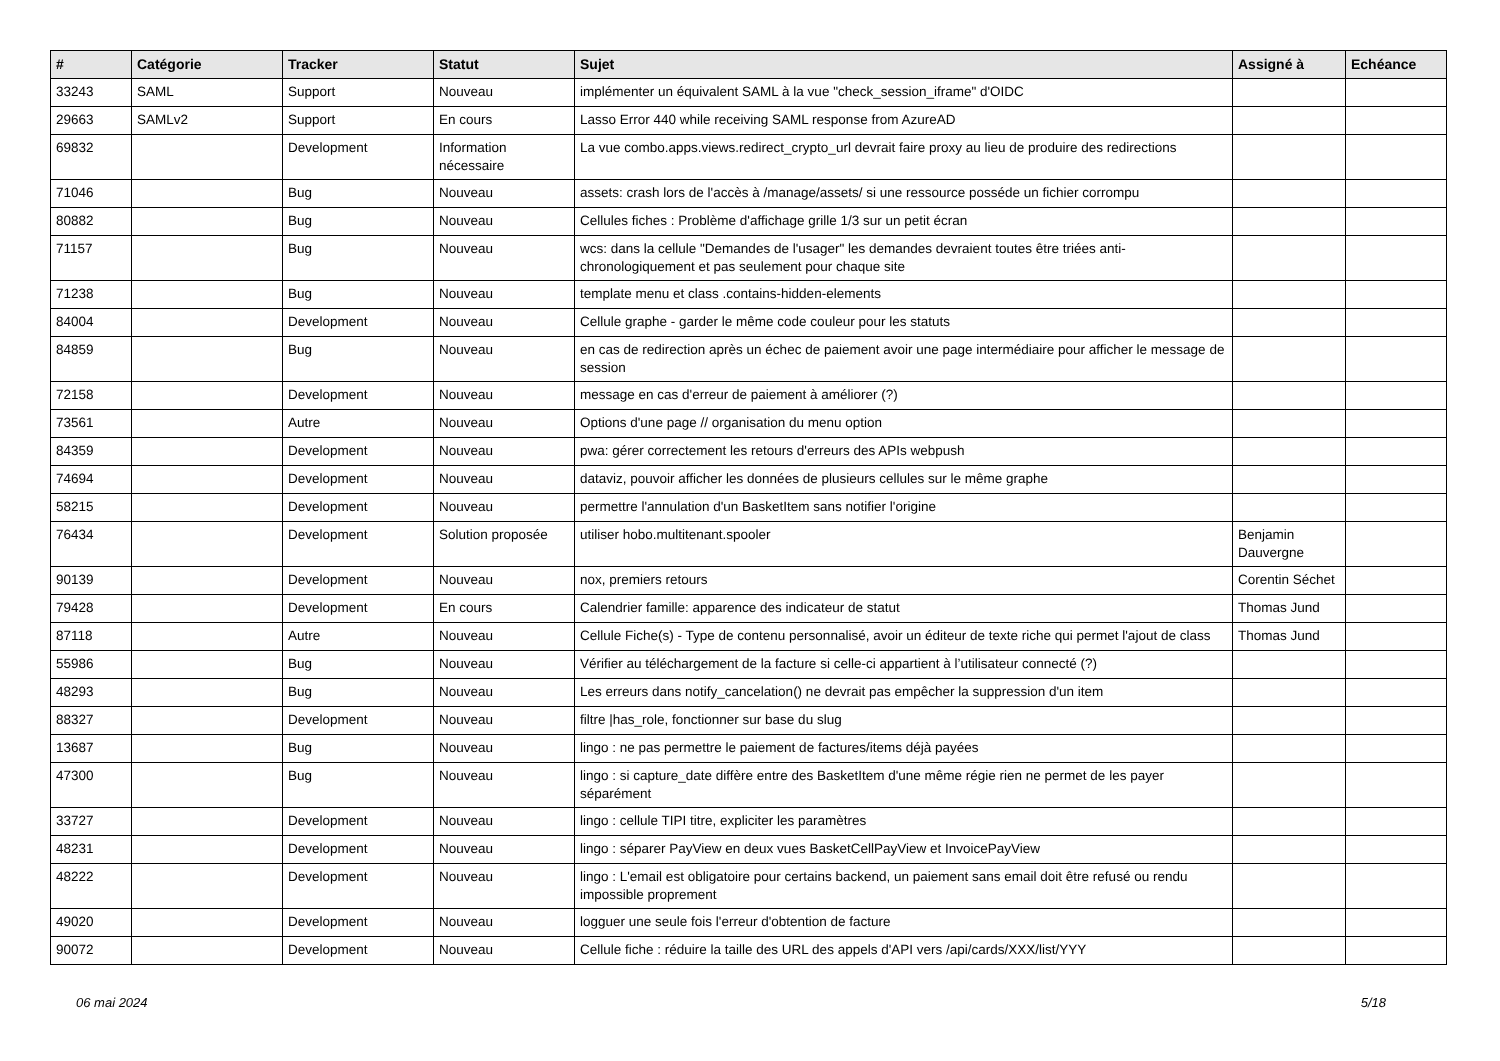| # | Catégorie | Tracker | Statut | Sujet | Assigné à | Echéance |
| --- | --- | --- | --- | --- | --- | --- |
| 33243 | SAML | Support | Nouveau | implémenter un équivalent SAML à la vue "check_session_iframe" d'OIDC | | |
| 29663 | SAMLv2 | Support | En cours | Lasso Error 440 while receiving SAML response from AzureAD | | |
| 69832 | | Development | Information nécessaire | La vue combo.apps.views.redirect_crypto_url devrait faire proxy au lieu de produire des redirections | | |
| 71046 | | Bug | Nouveau | assets: crash lors de l'accès à /manage/assets/ si une ressource posséde un fichier corrompu | | |
| 80882 | | Bug | Nouveau | Cellules fiches : Problème d'affichage grille 1/3 sur un petit écran | | |
| 71157 | | Bug | Nouveau | wcs: dans la cellule "Demandes de l'usager" les demandes devraient toutes être triées anti-chronologiquement et pas seulement pour chaque site | | |
| 71238 | | Bug | Nouveau | template menu et class .contains-hidden-elements | | |
| 84004 | | Development | Nouveau | Cellule graphe - garder le même code couleur pour les statuts | | |
| 84859 | | Bug | Nouveau | en cas de redirection après un échec de paiement avoir une page intermédiaire pour afficher le message de session | | |
| 72158 | | Development | Nouveau | message en cas d'erreur de paiement à améliorer (?) | | |
| 73561 | | Autre | Nouveau | Options d'une page // organisation du menu option | | |
| 84359 | | Development | Nouveau | pwa: gérer correctement les retours d'erreurs des APIs webpush | | |
| 74694 | | Development | Nouveau | dataviz, pouvoir afficher les données de plusieurs cellules sur le même graphe | | |
| 58215 | | Development | Nouveau | permettre l'annulation d'un BasketItem sans notifier l'origine | | |
| 76434 | | Development | Solution proposée | utiliser hobo.multitenant.spooler | Benjamin Dauvergne | |
| 90139 | | Development | Nouveau | nox, premiers retours | Corentin Séchet | |
| 79428 | | Development | En cours | Calendrier famille: apparence des indicateur de statut | Thomas Jund | |
| 87118 | | Autre | Nouveau | Cellule Fiche(s) - Type de contenu personnalisé, avoir un éditeur de texte riche qui permet l'ajout de class | Thomas Jund | |
| 55986 | | Bug | Nouveau | Vérifier au téléchargement de la facture si celle-ci appartient à l’utilisateur connecté (?) | | |
| 48293 | | Bug | Nouveau | Les erreurs dans notify_cancelation() ne devrait pas empêcher la suppression d'un item | | |
| 88327 | | Development | Nouveau | filtre /has_role, fonctionner sur base du slug | | |
| 13687 | | Bug | Nouveau | lingo : ne pas permettre le paiement de factures/items déjà payées | | |
| 47300 | | Bug | Nouveau | lingo : si capture_date diffère entre des BasketItem d'une même régie rien ne permet de les payer séparément | | |
| 33727 | | Development | Nouveau | lingo : cellule TIPI titre, expliciter les paramètres | | |
| 48231 | | Development | Nouveau | lingo : séparer PayView en deux vues BasketCellPayView et InvoicePayView | | |
| 48222 | | Development | Nouveau | lingo : L'email est obligatoire pour certains backend, un paiement sans email doit être refusé ou rendu impossible proprement | | |
| 49020 | | Development | Nouveau | logguer une seule fois l'erreur d'obtention de facture | | |
| 90072 | | Development | Nouveau | Cellule fiche : réduire la taille des URL des appels d'API vers /api/cards/XXX/list/YYY | | |
06 mai 2024 5/18